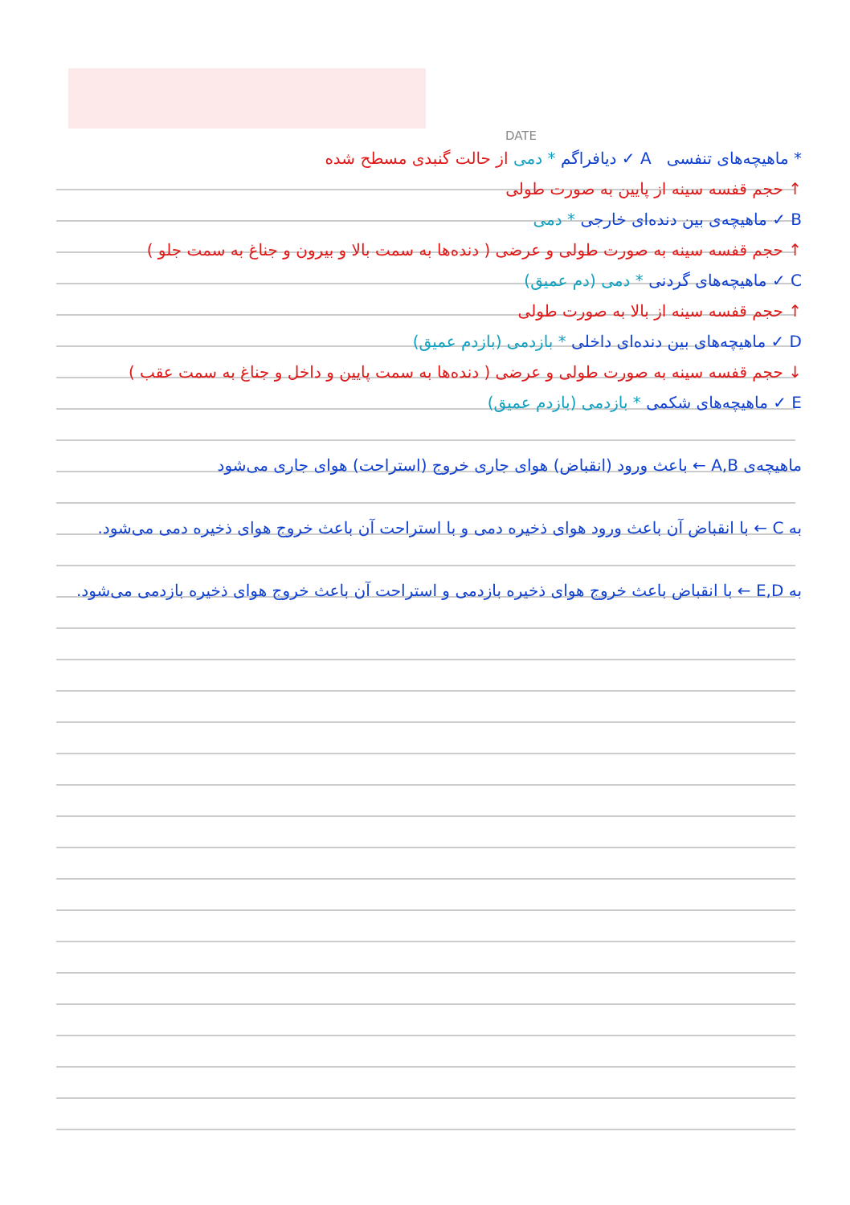DATE
* ماهیچه‌های تنفسی A ✓ دیافراگم * دمی از حالت گنبدی مسطح شده
↑ حجم قفسه سینه از پایین به صورت طولی
B ✓ ماهیچه‌ی بین دنده‌ای خارجی * دمی
↑ حجم قفسه سینه به صورت طولی و عرضی ( دنده‌ها به سمت بالا و بیرون و جناغ به سمت جلو )
C ✓ ماهیچه‌های گردنی * دمی (دم عمیق)
↑ حجم قفسه سینه از بالا به صورت طولی
D ✓ ماهیچه‌های بین دنده‌ای داخلی * بازدمی (بازدم عمیق)
↓ حجم قفسه سینه به صورت طولی و عرضی ( دنده‌ها به سمت پایین و داخل و جناغ به سمت عقب )
E ✓ ماهیچه‌های شکمی * بازدمی (بازدم عمیق)
ماهیچه‌ی A,B ← باعث ورود (انقباض) هوای جاری خروج (استراحت) هوای جاری می‌شود
به C ← با انقباض آن باعث ورود هوای ذخیره دمی و با استراحت آن باعث خروج هوای ذخیره دمی می‌شود.
به E,D ← با انقباض باعث خروج هوای ذخیره بازدمی و استراحت آن باعث خروج هوای ذخیره بازدمی می‌شود.